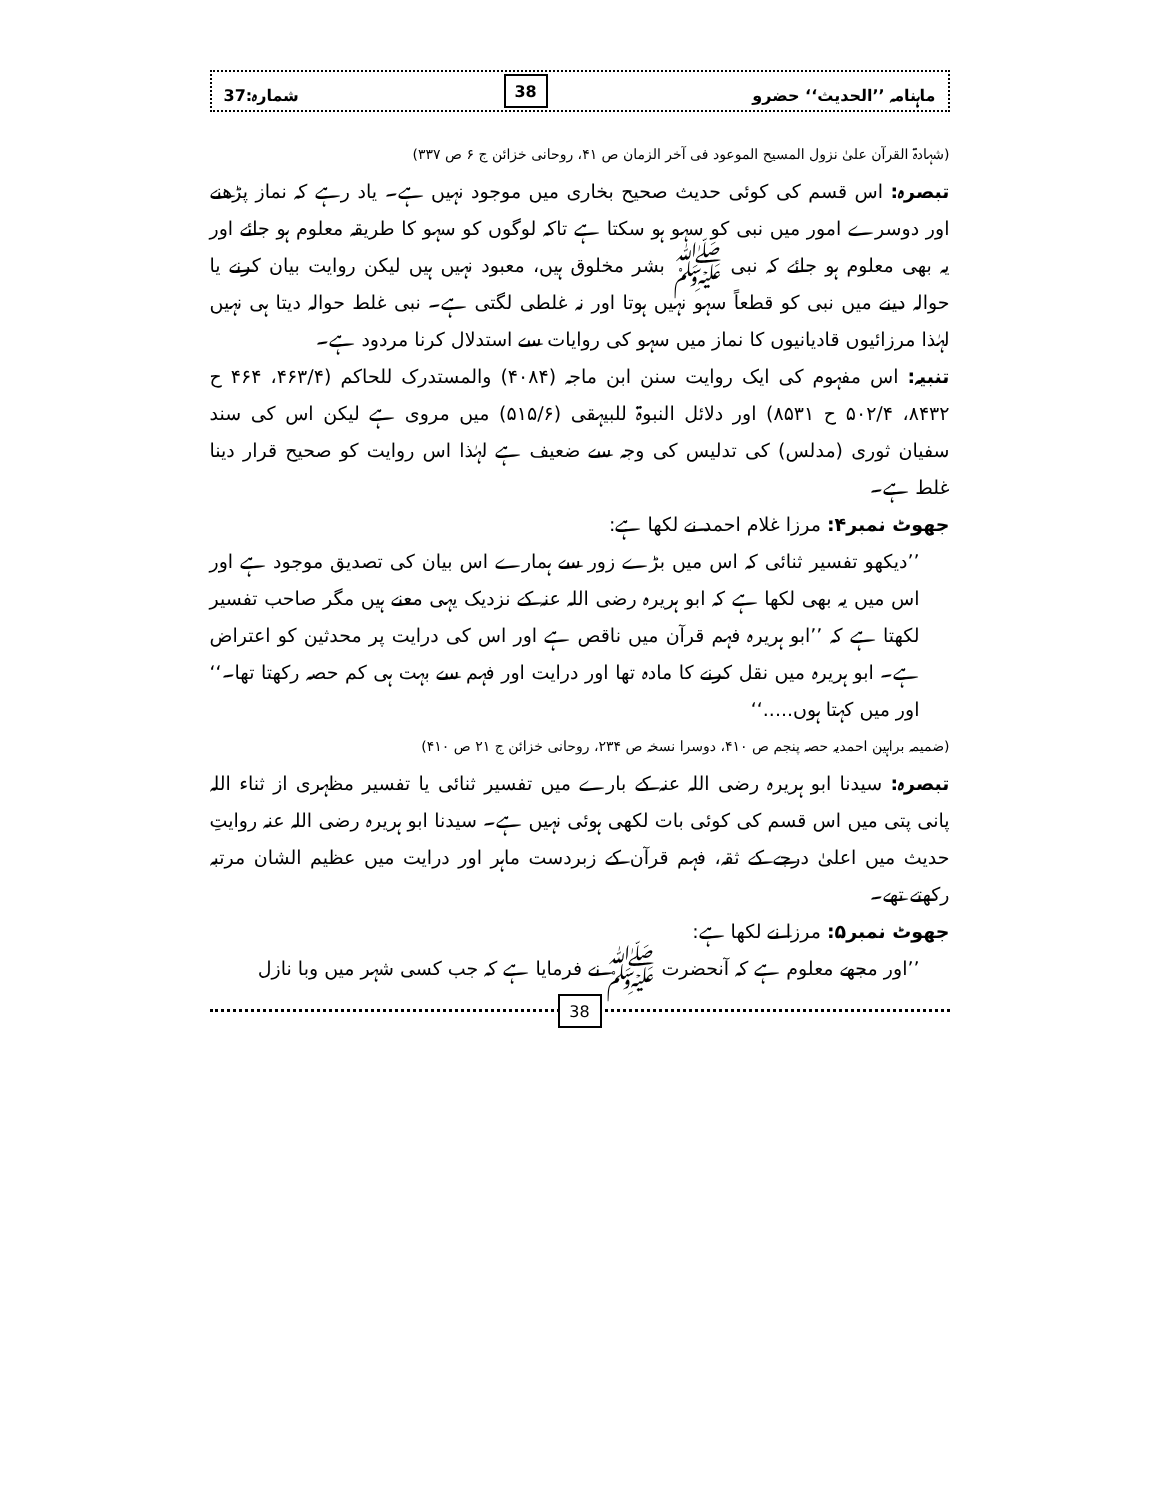ماہنامہ ’’الحدیث‘‘ حضرو 38 شمارہ:37
(شہادۃ القرآن علیٰ نزول المسیح الموعود فی آخر الزمان ص ۴۱، روحانی خزائن ج ۶ ص ۳۳۷)
تبصرہ: اس قسم کی کوئی حدیث صحیح بخاری میں موجود نہیں ہے۔ یاد رہے کہ نماز پڑھنے اور دوسرے امور میں نبی کو سہو ہو سکتا ہے تاکہ لوگوں کو سہو کا طریقہ معلوم ہو جائے اور یہ بھی معلوم ہو جائے کہ نبی ﷺ بشر مخلوق ہیں، معبود نہیں ہیں لیکن روایت بیان کرنے یا حوالہ دینے میں نبی کو قطعاً سہو نہیں ہوتا اور نہ غلطی لگتی ہے۔ نبی غلط حوالہ دیتا ہی نہیں لہٰذا مرزائیوں قادیانیوں کا نماز میں سہو کی روایات سے استدلال کرنا مردود ہے۔
تنبیہ: اس مفہوم کی ایک روایت سنن ابن ماجہ (۴۰۸۴) والمستدرک للحاکم (۴۶۳/۴، ۴۶۴ ح ۸۴۳۲، ۵۰۲/۴ ح ۸۵۳۱) اور دلائل النبوۃ للبیہقی (۵۱۵/۶) میں مروی ہے لیکن اس کی سند سفیان ثوری (مدلس) کی تدلیس کی وجہ سے ضعیف ہے لہٰذا اس روایت کو صحیح قرار دینا غلط ہے۔
جھوٹ نمبر۴: مرزا غلام احمد نے لکھا ہے:
’’دیکھو تفسیر ثنائی کہ اس میں بڑے زور سے ہمارے اس بیان کی تصدیق موجود ہے اور اس میں یہ بھی لکھا ہے کہ ابو ہریرہ رضی اللہ عنہ کے نزدیک یہی معنے ہیں مگر صاحب تفسیر لکھتا ہے کہ ’’ابو ہریرہ فہم قرآن میں ناقص ہے اور اس کی درایت پر محدثین کو اعتراض ہے۔ ابو ہریرہ میں نقل کرنے کا مادہ تھا اور درایت اور فہم سے بہت ہی کم حصہ رکھتا تھا۔‘‘ اور میں کہتا ہوں.....‘‘
(ضمیمہ براہین احمدیہ حصہ پنجم ص ۴۱۰، دوسرا نسخہ ص ۲۳۴، روحانی خزائن ج ۲۱ ص ۴۱۰)
تبصرہ: سیدنا ابو ہریرہ رضی اللہ عنہ کے بارے میں تفسیر ثنائی یا تفسیر مظہری از ثناء اللہ پانی پتی میں اس قسم کی کوئی بات لکھی ہوئی نہیں ہے۔ سیدنا ابو ہریرہ رضی اللہ عنہ روایتِ حدیث میں اعلیٰ درجے کے ثقہ، فہم قرآن کے زبردست ماہر اور درایت میں عظیم الشان مرتبہ رکھتے تھے۔
جھوٹ نمبر۵: مرزا نے لکھا ہے:
’’اور مجھے معلوم ہے کہ آنحضرت ﷺ نے فرمایا ہے کہ جب کسی شہر میں وبا نازل
38